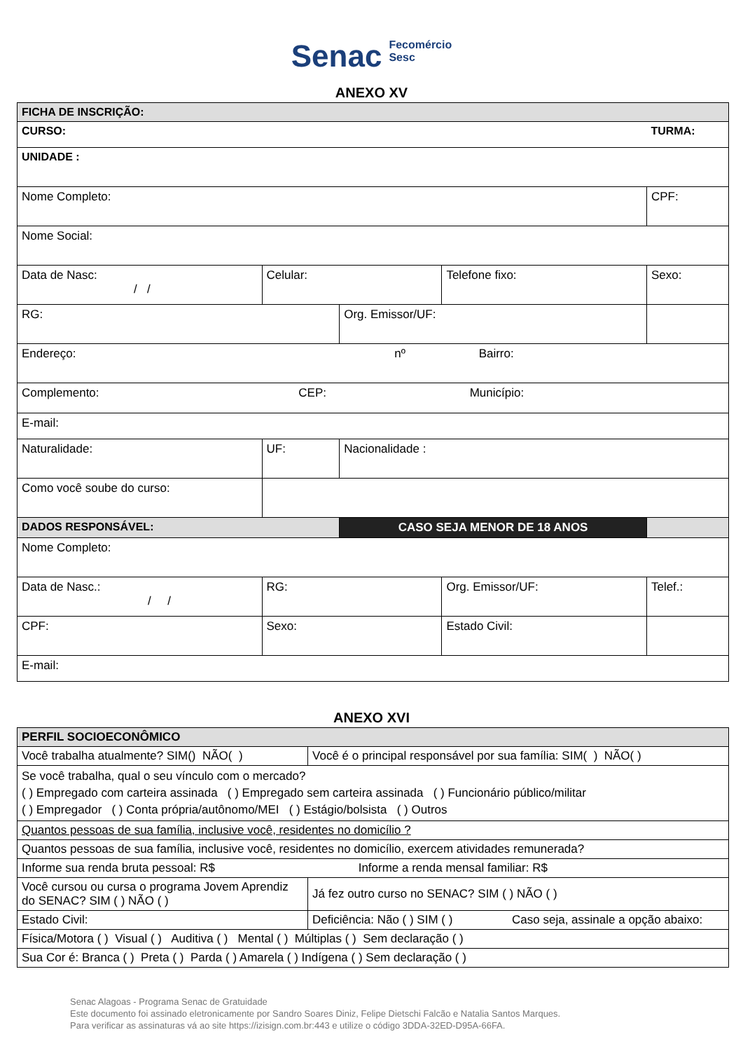Senac Fecomércio
Sesc
ANEXO XV
| FICHA DE INSCRIÇÃO: | | | | | | |
| CURSO: | | | | | TURMA: | |
| UNIDADE : | | | | | | |
| Nome Completo: | | | | | CPF: | |
| Nome Social: | | | | | | |
| Data de Nasc: / / | Celular: | | Telefone fixo: | | Sexo: | |
| RG: | | Org. Emissor/UF: | | | | |
| Endereço: nº Bairro: | | | | | | |
| Complemento: CEP: Município: | | | | | | |
| E-mail: | | | | | | |
| Naturalidade: | UF: | Nacionalidade : | | | | |
| Como você soube do curso: | | | | | | |
| DADOS RESPONSÁVEL: | | CASO SEJA MENOR DE 18 ANOS | | | | |
| Nome Completo: | | | | | | |
| Data de Nasc.: / / | RG: | | Org. Emissor/UF: | | Telef.: | |
| CPF: | Sexo: | | Estado Civil: | | | |
| E-mail: | | | | | | |
ANEXO XVI
| PERFIL SOCIOECONÔMICO | |
| Você trabalha atualmente? SIM() NÃO( ) | Você é o principal responsável por sua família: SIM( ) NÃO( ) |
| Se você trabalha, qual o seu vínculo com o mercado? ( ) Empregado com carteira assinada ( ) Empregado sem carteira assinada ( ) Funcionário público/militar ( ) Empregador ( ) Conta própria/autônomo/MEI ( ) Estágio/bolsista ( ) Outros | |
| Quantos pessoas de sua família, inclusive você, residentes no domicílio ? | |
| Quantos pessoas de sua família, inclusive você, residentes no domicílio, exercem atividades remunerada? | |
| Informe sua renda bruta pessoal: R$ Informe a renda mensal familiar: R$ | |
| Você cursou ou cursa o programa Jovem Aprendiz do SENAC? SIM ( ) NÃO ( ) | Já fez outro curso no SENAC? SIM ( ) NÃO ( ) |
| Estado Civil: | Deficiência: Não ( ) SIM ( ) Caso seja, assinale a opção abaixo: |
| Física/Motora ( ) Visual ( ) Auditiva ( ) Mental ( ) Múltiplas ( ) Sem declaração ( ) | |
| Sua Cor é: Branca ( ) Preta ( ) Parda ( ) Amarela ( ) Indígena ( ) Sem declaração ( ) | |
Senac Alagoas - Programa Senac de Gratuidade
Este documento foi assinado eletronicamente por Sandro Soares Diniz, Felipe Dietschi Falcão e Natalia Santos Marques.
Para verificar as assinaturas vá ao site https://izisign.com.br:443 e utilize o código 3DDA-32ED-D95A-66FA.